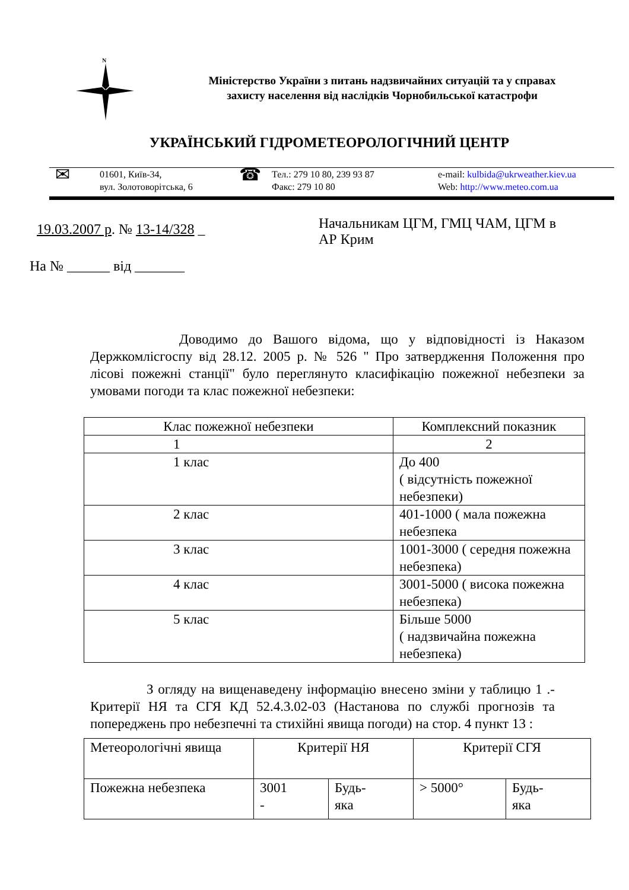N
Міністерство України з питань надзвичайних ситуацій та у справах
захисту населення від наслідків Чорнобильської катастрофи
УКРАЇНСЬКИЙ ГІДРОМЕТЕОРОЛОГІЧНИЙ ЦЕНТР
✉
01601, Київ-34,
вул. Золотоворітська, 6
☎
Тел.: 279 10 80, 239 93 87
Факс: 279 10 80
e-mail: kulbida@ukrweather.kiev.ua
Web: http://www.meteo.com.ua
19.03.2007 р. № 13-14/328 _
На № ______ від _______
Начальникам ЦГМ, ГМЦ ЧАМ, ЦГМ в
АР Крим
Доводимо до Вашого відома, що у відповідності із Наказом Держкомлісгоспу від 28.12. 2005 р. № 526 " Про затвердження Положення про лісові пожежні станції" було переглянуто класифікацію пожежної небезпеки за умовами погоди та клас пожежної небезпеки:
| Клас пожежної небезпеки | Комплексний показник |
| 1 | 2 |
| 1 клас | До 400 ( відсутність пожежної небезпеки) |
| 2 клас | 401-1000 ( мала пожежна небезпека |
| 3 клас | 1001-3000 ( середня пожежна небезпека) |
| 4 клас | 3001-5000 ( висока пожежна небезпека) |
| 5 клас | Більше 5000 ( надзвичайна пожежна небезпека) |
З огляду на вищенаведену інформацію внесено зміни у таблицю 1 .- Критерії НЯ та СГЯ КД 52.4.3.02-03 (Настанова по службі прогнозів та попереджень про небезпечні та стихійні явища погоди) на стор. 4 пункт 13 :
| Метеорологічні явища | Критерії НЯ | | Критерії СГЯ | |
| Пожежна небезпека | 3001 - | Будь- яка | > 5000° | Будь- яка |